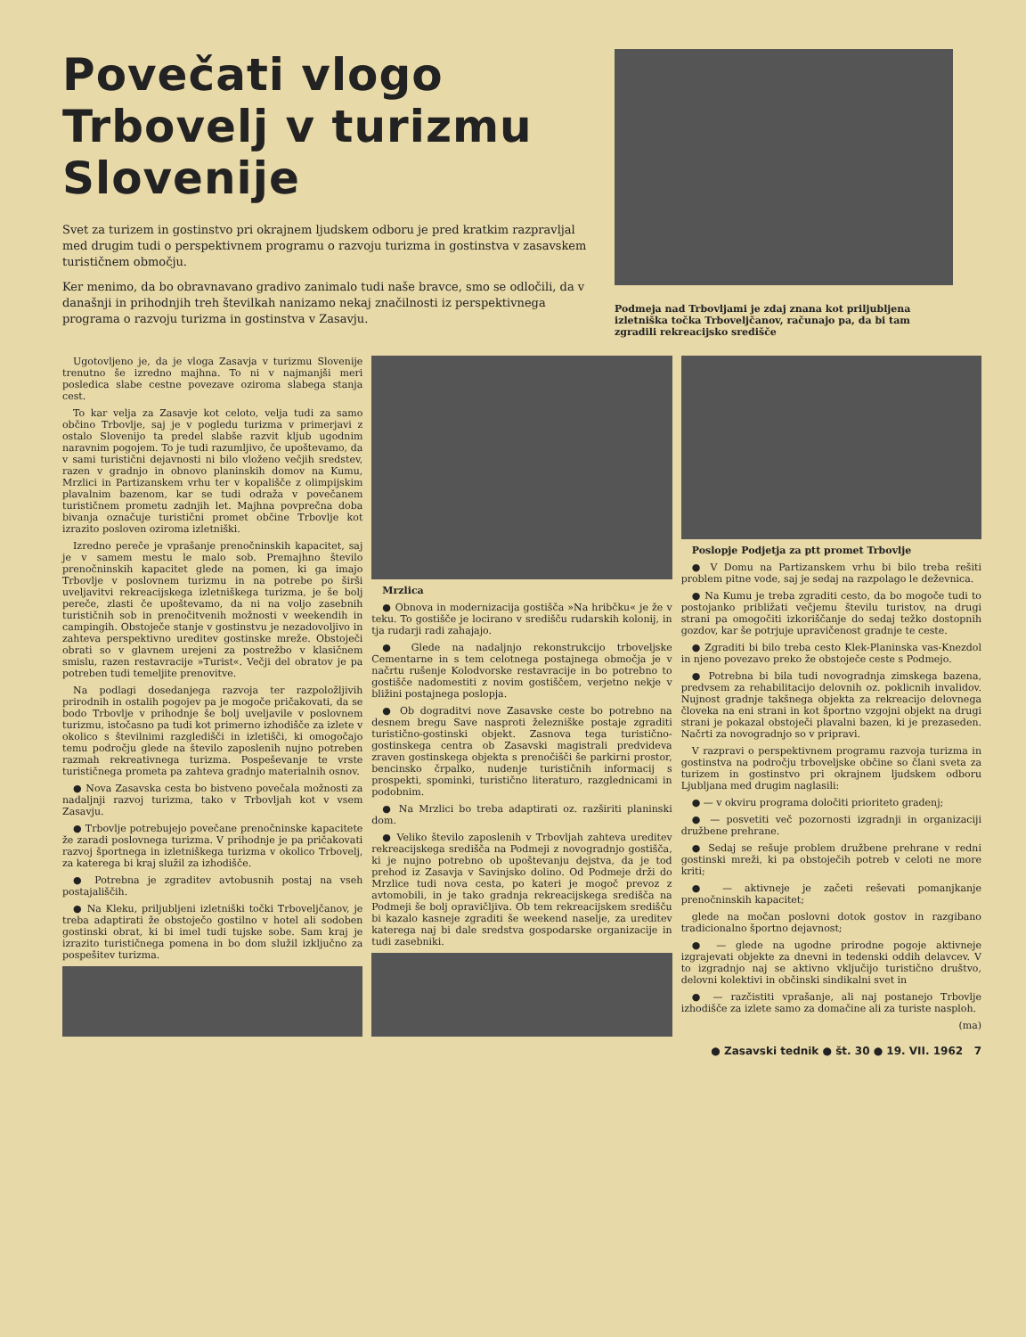Povečati vlogo Trbovelj v turizmu Slovenije
Svet za turizem in gostinstvo pri okrajnem ljudskem odboru je pred kratkim razpravljal med drugim tudi o perspektivnem programu o razvoju turizma in gostinstva v zasavskem turističnem območju.
Ker menimo, da bo obravnavano gradivo zanimalo tudi naše bravce, smo se odločili, da v današnji in prihodnjih treh številkah nanizamo nekaj značilnosti iz perspektivnega programa o razvoju turizma in gostinstva v Zasavju.
Podmeja nad Trbovljami je zdaj znana kot priljubljena izletniška točka Trboveljčanov, računajo pa, da bi tam zgradili rekreacijsko središče
Ugotovljeno je, da je vloga Zasavja v turizmu Slovenije trenutno še izredno majhna. To ni v najmanjši meri posledica slabe cestne povezave oziroma slabega stanja cest.
To kar velja za Zasavje kot celoto, velja tudi za samo občino Trbovlje, saj je v pogledu turizma v primerjavi z ostalo Slovenijo ta predel slabše razvit kljub ugodnim naravnim pogojem. To je tudi razumljivo, če upoštevamo, da v sami turistični dejavnosti ni bilo vloženo večjih sredstev, razen v gradnjo in obnovo planinskih domov na Kumu, Mrzlici in Partizanskem vrhu ter v kopališče z olimpijskim plavalnim bazenom, kar se tudi odraža v povečanem turističnem prometu zadnjih let. Majhna povprečna doba bivanja označuje turistični promet občine Trbovlje kot izrazito posloven oziroma izletniški.
Izredno pereče je vprašanje prenočninskih kapacitet, saj je v samem mestu le malo sob. Premajhno število prenočninskih kapacitet glede na pomen, ki ga imajo Trbovlje v poslovnem turizmu in na potrebe po širši uveljavitvi rekreacijskega izletniškega turizma, je še bolj pereče, zlasti če upoštevamo, da ni na voljo zasebnih turističnih sob in prenočitvenih možnosti v weekendih in campingih. Obstoječe stanje v gostinstvu je nezadovoljivo in zahteva perspektivno ureditev gostinske mreže. Obstoječi obrati so v glavnem urejeni za postrežbo v klasičnem smislu, razen restavracije »Turist«. Večji del obratov je pa potreben tudi temeljite prenovitve.
Na podlagi dosedanjega razvoja ter razpoložljivih prirodnih in ostalih pogojev pa je mogoče pričakovati, da se bodo Trbovlje v prihodnje še bolj uveljavile v poslovnem turizmu, istočasno pa tudi kot primerno izhodišče za izlete v okolico s številnimi razgledišči in izletišči, ki omogočajo temu področju glede na število zaposlenih nujno potreben razmah rekreativnega turizma. Pospeševanje te vrste turističnega prometa pa zahteva gradnjo materialnih osnov.
● Nova Zasavska cesta bo bistveno povečala možnosti za nadaljnji razvoj turizma, tako v Trbovljah kot v vsem Zasavju.
● Trbovlje potrebujejo povečane prenočninske kapacitete že zaradi poslovnega turizma. V prihodnje je pa pričakovati razvoj športnega in izletniškega turizma v okolico Trbovelj, za katerega bi kraj služil za izhodišče.
● Potrebna je zgraditev avtobusnih postaj na vseh postajališčih.
● Na Kleku, priljubljeni izletniški točki Trboveljčanov, je treba adaptirati že obstoječo gostilno v hotel ali sodoben gostinski obrat, ki bi imel tudi tujske sobe. Sam kraj je izrazito turističnega pomena in bo dom služil izključno za pospešitev turizma.
Mrzlica
● Obnova in modernizacija gostišča »Na hribčku« je že v teku. To gostišče je locirano v središču rudarskih kolonij, in tja rudarji radi zahajajo.
● Glede na nadaljnjo rekonstrukcijo trboveljske Cementarne in s tem celotnega postajnega območja je v načrtu rušenje Kolodvorske restavracije in bo potrebno to gostišče nadomestiti z novim gostiščem, verjetno nekje v bližini postajnega poslopja.
● Ob dograditvi nove Zasavske ceste bo potrebno na desnem bregu Save nasproti železniške postaje zgraditi turistično-gostinski objekt. Zasnova tega turistično-gostinskega centra ob Zasavski magistrali predvideva zraven gostinskega objekta s prenočišči še parkirni prostor, bencinsko črpalko, nudenje turističnih informacij s prospekti, spominki, turistično literaturo, razglednicami in podobnim.
● Na Mrzlici bo treba adaptirati oz. razširiti planinski dom.
● Veliko število zaposlenih v Trbovljah zahteva ureditev rekreacijskega središča na Podmeji z novogradnjo gostišča, ki je nujno potrebno ob upoštevanju dejstva, da je tod prehod iz Zasavja v Savinjsko dolino. Od Podmeje drži do Mrzlice tudi nova cesta, po kateri je mogoč prevoz z avtomobili, in je tako gradnja rekreacijskega središča na Podmeji še bolj opravičljiva. Ob tem rekreacijskem središču bi kazalo kasneje zgraditi še weekend naselje, za ureditev katerega naj bi dale sredstva gospodarske organizacije in tudi zasebniki.
Poslopje Podjetja za ptt promet Trbovlje
● V Domu na Partizanskem vrhu bi bilo treba rešiti problem pitne vode, saj je sedaj na razpolago le deževnica.
● Na Kumu je treba zgraditi cesto, da bo mogoče tudi to postojanko približati večjemu številu turistov, na drugi strani pa omogočiti izkoriščanje do sedaj težko dostopnih gozdov, kar še potrjuje upravičenost gradnje te ceste.
● Zgraditi bi bilo treba cesto Klek-Planinska vas-Knezdol in njeno povezavo preko že obstoječe ceste s Podmejo.
● Potrebna bi bila tudi novogradnja zimskega bazena, predvsem za rehabilitacijo delovnih oz. poklicnih invalidov. Nujnost gradnje takšnega objekta za rekreacijo delovnega človeka na eni strani in kot športno vzgojni objekt na drugi strani je pokazal obstoječi plavalni bazen, ki je prezaseden. Načrti za novogradnjo so v pripravi.
V razpravi o perspektivnem programu razvoja turizma in gostinstva na področju trboveljske občine so člani sveta za turizem in gostinstvo pri okrajnem ljudskem odboru Ljubljana med drugim naglasili:
● — v okviru programa določiti prioriteto gradenj;
● — posvetiti več pozornosti izgradnji in organizaciji družbene prehrane.
● Sedaj se rešuje problem družbene prehrane v redni gostinski mreži, ki pa obstoječih potreb v celoti ne more kriti;
● — aktivneje je začeti reševati pomanjkanje prenočninskih kapacitet;
glede na močan poslovni dotok gostov in razgibano tradicionalno športno dejavnost;
● — glede na ugodne prirodne pogoje aktivneje izgrajevati objekte za dnevni in tedenski oddih delavcev. V to izgradnjo naj se aktivno vključijo turistično društvo, delovni kolektivi in občinski sindikalni svet in
● — razčistiti vprašanje, ali naj postanejo Trbovlje izhodišče za izlete samo za domačine ali za turiste nasploh.
(ma)
● Zasavski tednik ● št. 30 ● 19. VII. 1962 7